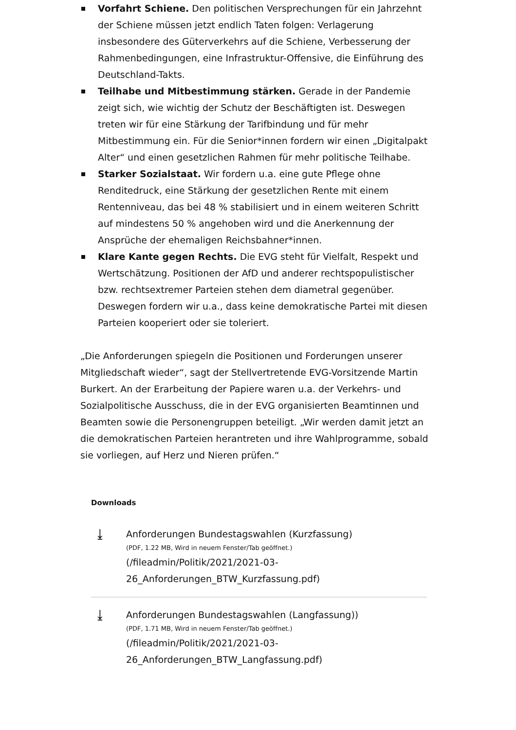Vorfahrt Schiene. Den politischen Versprechungen für ein Jahrzehnt der Schiene müssen jetzt endlich Taten folgen: Verlagerung insbesondere des Güterverkehrs auf die Schiene, Verbesserung der Rahmenbedingungen, eine Infrastruktur-Offensive, die Einführung des Deutschland-Takts.
Teilhabe und Mitbestimmung stärken. Gerade in der Pandemie zeigt sich, wie wichtig der Schutz der Beschäftigten ist. Deswegen treten wir für eine Stärkung der Tarifbindung und für mehr Mitbestimmung ein. Für die Senior*innen fordern wir einen „Digitalpakt Alter“ und einen gesetzlichen Rahmen für mehr politische Teilhabe.
Starker Sozialstaat. Wir fordern u.a. eine gute Pflege ohne Renditedruck, eine Stärkung der gesetzlichen Rente mit einem Rentenniveau, das bei 48 % stabilisiert und in einem weiteren Schritt auf mindestens 50 % angehoben wird und die Anerkennung der Ansprüche der ehemaligen Reichsbahner*innen.
Klare Kante gegen Rechts. Die EVG steht für Vielfalt, Respekt und Wertschätzung. Positionen der AfD und anderer rechtspopulistischer bzw. rechtsextremer Parteien stehen dem diametral gegenüber. Deswegen fordern wir u.a., dass keine demokratische Partei mit diesen Parteien kooperiert oder sie toleriert.
„Die Anforderungen spiegeln die Positionen und Forderungen unserer Mitgliedschaft wieder“, sagt der Stellvertretende EVG-Vorsitzende Martin Burkert. An der Erarbeitung der Papiere waren u.a. der Verkehrs- und Sozialpolitische Ausschuss, die in der EVG organisierten Beamtinnen und Beamten sowie die Personengruppen beteiligt. „Wir werden damit jetzt an die demokratischen Parteien herantreten und ihre Wahlprogramme, sobald sie vorliegen, auf Herz und Nieren prüfen.“
Downloads
⤓
Anforderungen Bundestagswahlen (Kurzfassung)
(PDF, 1.22 MB, Wird in neuem Fenster/Tab geöffnet.)
(/fileadmin/Politik/2021/2021-03-
26_Anforderungen_BTW_Kurzfassung.pdf)
⤓
Anforderungen Bundestagswahlen (Langfassung))
(PDF, 1.71 MB, Wird in neuem Fenster/Tab geöffnet.)
(/fileadmin/Politik/2021/2021-03-
26_Anforderungen_BTW_Langfassung.pdf)